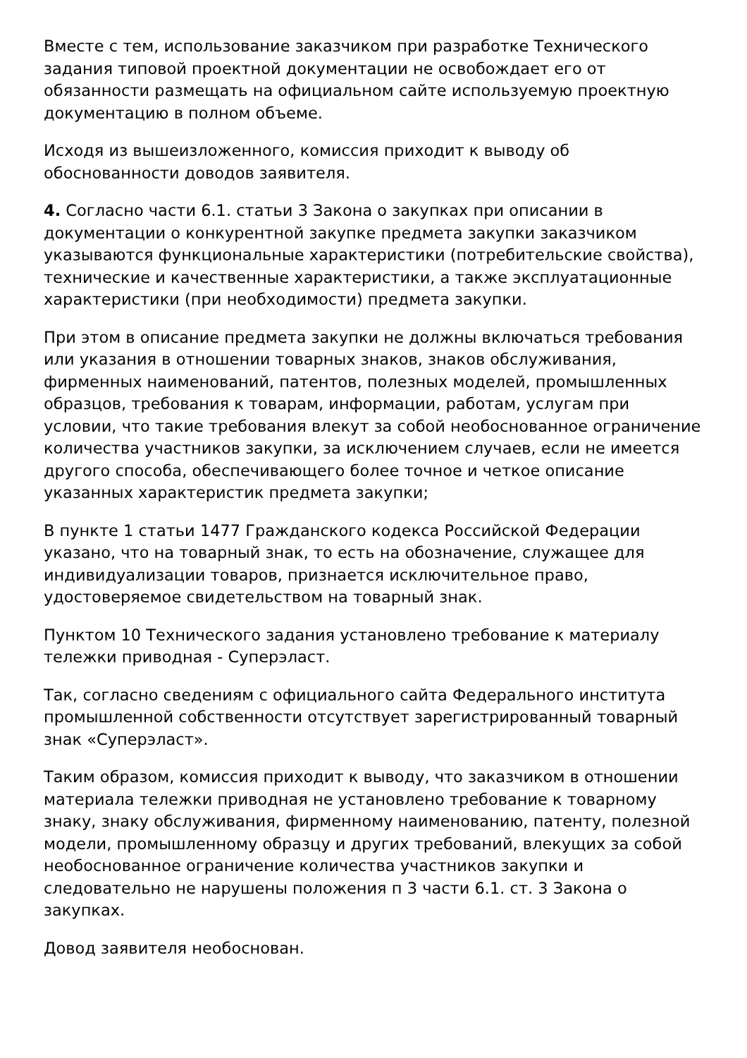Вместе с тем, использование заказчиком при разработке Технического задания типовой проектной документации не освобождает его от обязанности размещать на официальном сайте используемую проектную документацию в полном объеме.
Исходя из вышеизложенного, комиссия приходит к выводу об обоснованности доводов заявителя.
4. Согласно части 6.1. статьи 3 Закона о закупках при описании в документации о конкурентной закупке предмета закупки заказчиком указываются функциональные характеристики (потребительские свойства), технические и качественные характеристики, а также эксплуатационные характеристики (при необходимости) предмета закупки.
При этом в описание предмета закупки не должны включаться требования или указания в отношении товарных знаков, знаков обслуживания, фирменных наименований, патентов, полезных моделей, промышленных образцов, требования к товарам, информации, работам, услугам при условии, что такие требования влекут за собой необоснованное ограничение количества участников закупки, за исключением случаев, если не имеется другого способа, обеспечивающего более точное и четкое описание указанных характеристик предмета закупки;
В пункте 1 статьи 1477 Гражданского кодекса Российской Федерации указано, что на товарный знак, то есть на обозначение, служащее для индивидуализации товаров, признается исключительное право, удостоверяемое свидетельством на товарный знак.
Пунктом 10 Технического задания установлено требование к материалу тележки приводная - Суперэласт.
Так, согласно сведениям с официального сайта Федерального института промышленной собственности отсутствует зарегистрированный товарный знак «Суперэласт».
Таким образом, комиссия приходит к выводу, что заказчиком в отношении материала тележки приводная не установлено требование к товарному знаку, знаку обслуживания, фирменному наименованию, патенту, полезной модели, промышленному образцу и других требований, влекущих за собой необоснованное ограничение количества участников закупки и следовательно не нарушены положения п 3 части 6.1. ст. 3 Закона о закупках.
Довод заявителя необоснован.